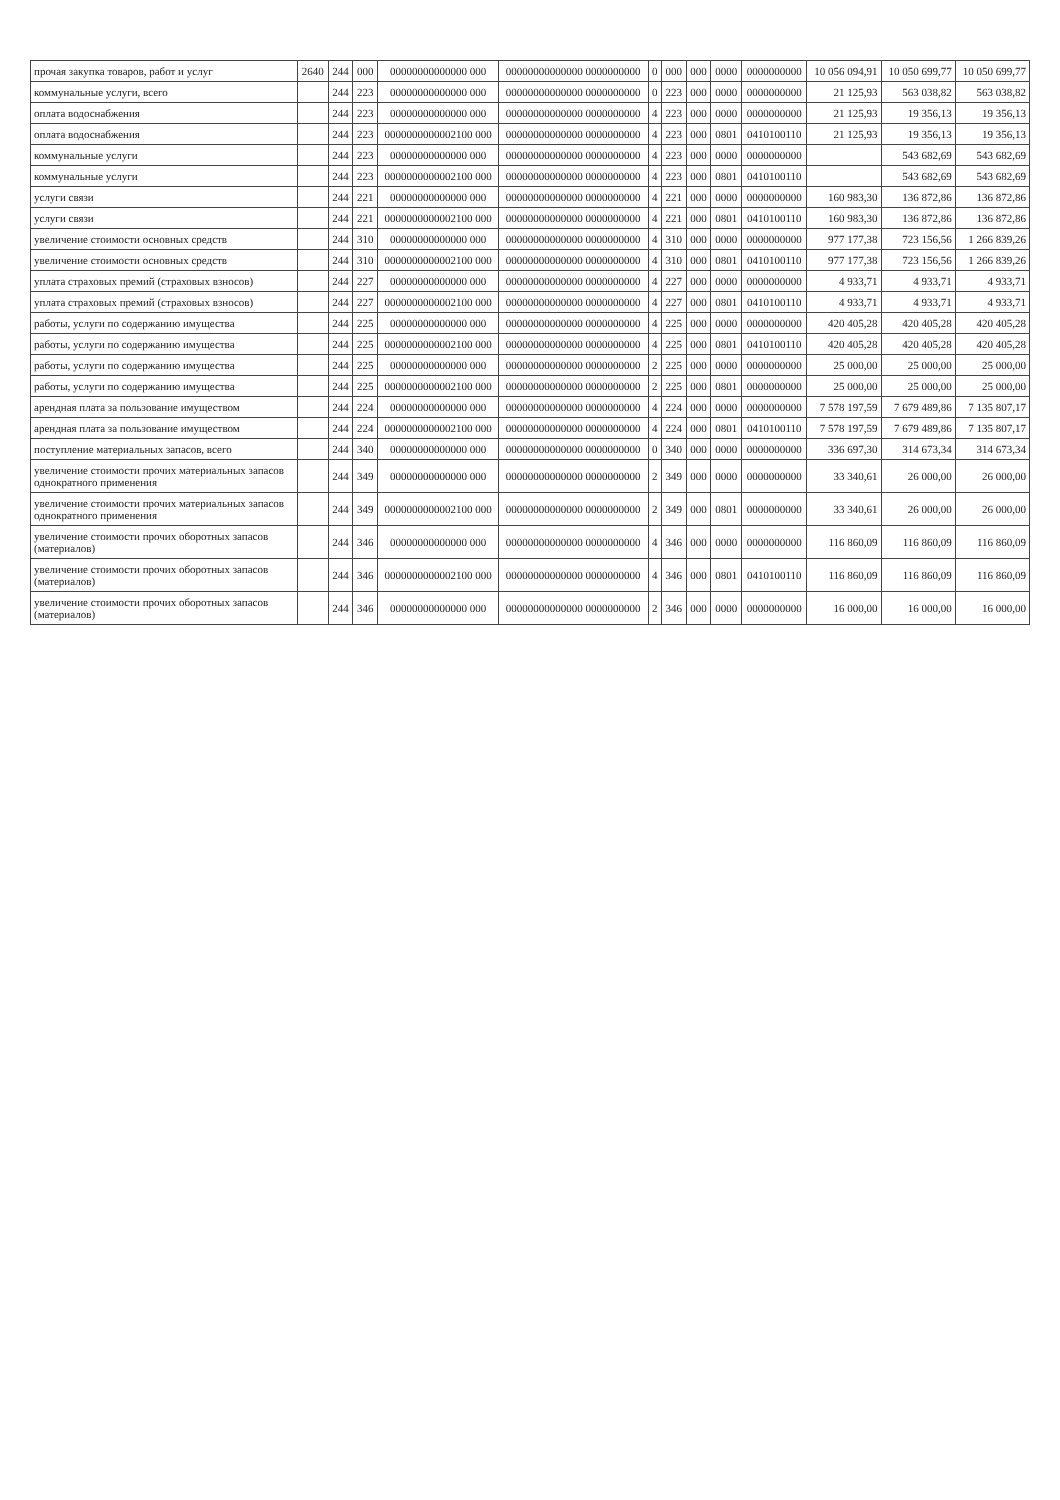| прочая закупка товаров, работ и услуг | 2640 | 244 | 000 | 00000000000000 000 | 00000000000000 0000000000 | 0 | 000 | 000 | 0000 | 0000000000 | 10 056 094,91 | 10 050 699,77 | 10 050 699,77 |
| коммунальные услуги, всего | | 244 | 223 | 00000000000000 000 | 00000000000000 0000000000 | 0 | 223 | 000 | 0000 | 0000000000 | 21 125,93 | 563 038,82 | 563 038,82 |
| оплата водоснабжения | | 244 | 223 | 00000000000000 000 | 00000000000000 0000000000 | 4 | 223 | 000 | 0000 | 0000000000 | 21 125,93 | 19 356,13 | 19 356,13 |
| оплата водоснабжения | | 244 | 223 | 0000000000002100 000 | 00000000000000 0000000000 | 4 | 223 | 000 | 0801 | 0410100110 | 21 125,93 | 19 356,13 | 19 356,13 |
| коммунальные услуги | | 244 | 223 | 00000000000000 000 | 00000000000000 0000000000 | 4 | 223 | 000 | 0000 | 0000000000 | | 543 682,69 | 543 682,69 |
| коммунальные услуги | | 244 | 223 | 0000000000002100 000 | 00000000000000 0000000000 | 4 | 223 | 000 | 0801 | 0410100110 | | 543 682,69 | 543 682,69 |
| услуги связи | | 244 | 221 | 00000000000000 000 | 00000000000000 0000000000 | 4 | 221 | 000 | 0000 | 0000000000 | 160 983,30 | 136 872,86 | 136 872,86 |
| услуги связи | | 244 | 221 | 0000000000002100 000 | 00000000000000 0000000000 | 4 | 221 | 000 | 0801 | 0410100110 | 160 983,30 | 136 872,86 | 136 872,86 |
| увеличение стоимости основных средств | | 244 | 310 | 00000000000000 000 | 00000000000000 0000000000 | 4 | 310 | 000 | 0000 | 0000000000 | 977 177,38 | 723 156,56 | 1 266 839,26 |
| увеличение стоимости основных средств | | 244 | 310 | 0000000000002100 000 | 00000000000000 0000000000 | 4 | 310 | 000 | 0801 | 0410100110 | 977 177,38 | 723 156,56 | 1 266 839,26 |
| уплата страховых премий (страховых взносов) | | 244 | 227 | 00000000000000 000 | 00000000000000 0000000000 | 4 | 227 | 000 | 0000 | 0000000000 | 4 933,71 | 4 933,71 | 4 933,71 |
| уплата страховых премий (страховых взносов) | | 244 | 227 | 0000000000002100 000 | 00000000000000 0000000000 | 4 | 227 | 000 | 0801 | 0410100110 | 4 933,71 | 4 933,71 | 4 933,71 |
| работы, услуги по содержанию имущества | | 244 | 225 | 00000000000000 000 | 00000000000000 0000000000 | 4 | 225 | 000 | 0000 | 0000000000 | 420 405,28 | 420 405,28 | 420 405,28 |
| работы, услуги по содержанию имущества | | 244 | 225 | 0000000000002100 000 | 00000000000000 0000000000 | 4 | 225 | 000 | 0801 | 0410100110 | 420 405,28 | 420 405,28 | 420 405,28 |
| работы, услуги по содержанию имущества | | 244 | 225 | 00000000000000 000 | 00000000000000 0000000000 | 2 | 225 | 000 | 0000 | 0000000000 | 25 000,00 | 25 000,00 | 25 000,00 |
| работы, услуги по содержанию имущества | | 244 | 225 | 0000000000002100 000 | 00000000000000 0000000000 | 2 | 225 | 000 | 0801 | 0000000000 | 25 000,00 | 25 000,00 | 25 000,00 |
| арендная плата за пользование имуществом | | 244 | 224 | 00000000000000 000 | 00000000000000 0000000000 | 4 | 224 | 000 | 0000 | 0000000000 | 7 578 197,59 | 7 679 489,86 | 7 135 807,17 |
| арендная плата за пользование имуществом | | 244 | 224 | 0000000000002100 000 | 00000000000000 0000000000 | 4 | 224 | 000 | 0801 | 0410100110 | 7 578 197,59 | 7 679 489,86 | 7 135 807,17 |
| поступление материальных запасов, всего | | 244 | 340 | 00000000000000 000 | 00000000000000 0000000000 | 0 | 340 | 000 | 0000 | 0000000000 | 336 697,30 | 314 673,34 | 314 673,34 |
| увеличение стоимости прочих материальных запасов однократного применения | | 244 | 349 | 00000000000000 000 | 00000000000000 0000000000 | 2 | 349 | 000 | 0000 | 0000000000 | 33 340,61 | 26 000,00 | 26 000,00 |
| увеличение стоимости прочих материальных запасов однократного применения | | 244 | 349 | 0000000000002100 000 | 00000000000000 0000000000 | 2 | 349 | 000 | 0801 | 0000000000 | 33 340,61 | 26 000,00 | 26 000,00 |
| увеличение стоимости прочих оборотных запасов (материалов) | | 244 | 346 | 00000000000000 000 | 00000000000000 0000000000 | 4 | 346 | 000 | 0000 | 0000000000 | 116 860,09 | 116 860,09 | 116 860,09 |
| увеличение стоимости прочих оборотных запасов (материалов) | | 244 | 346 | 0000000000002100 000 | 00000000000000 0000000000 | 4 | 346 | 000 | 0801 | 0410100110 | 116 860,09 | 116 860,09 | 116 860,09 |
| увеличение стоимости прочих оборотных запасов (материалов) | | 244 | 346 | 00000000000000 000 | 00000000000000 0000000000 | 2 | 346 | 000 | 0000 | 0000000000 | 16 000,00 | 16 000,00 | 16 000,00 |